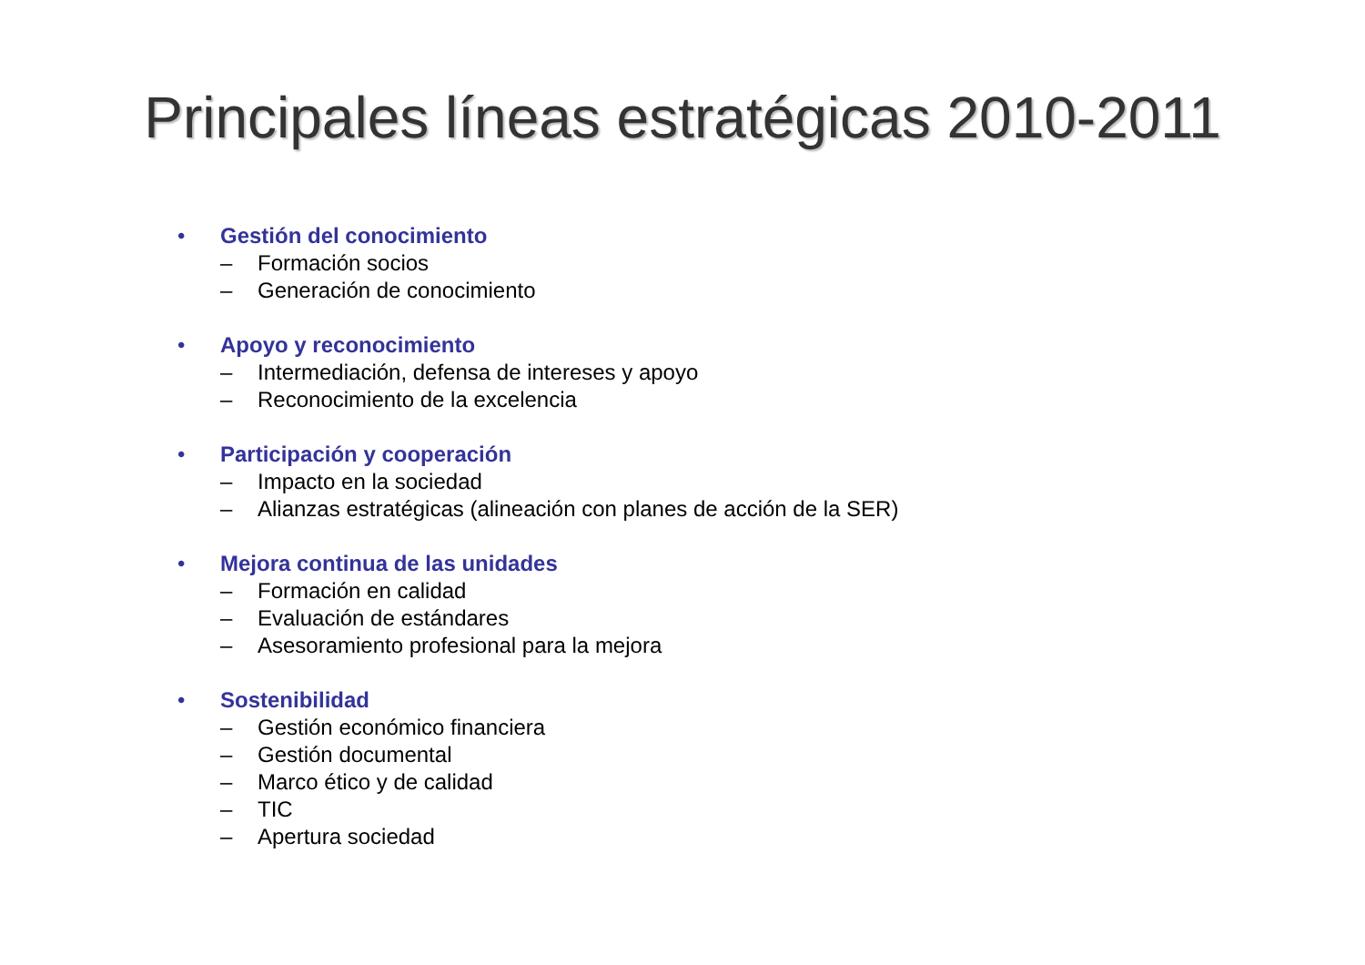Principales líneas estratégicas 2010-2011
• Gestión del conocimiento
– Formación socios
– Generación de conocimiento
• Apoyo y reconocimiento
– Intermediación, defensa de intereses y apoyo
– Reconocimiento de la excelencia
• Participación y cooperación
– Impacto en la sociedad
– Alianzas estratégicas (alineación con planes de acción de la SER)
• Mejora continua de las unidades
– Formación en calidad
– Evaluación de estándares
– Asesoramiento profesional para la mejora
• Sostenibilidad
– Gestión económico financiera
– Gestión documental
– Marco ético y de calidad
– TIC
– Apertura sociedad